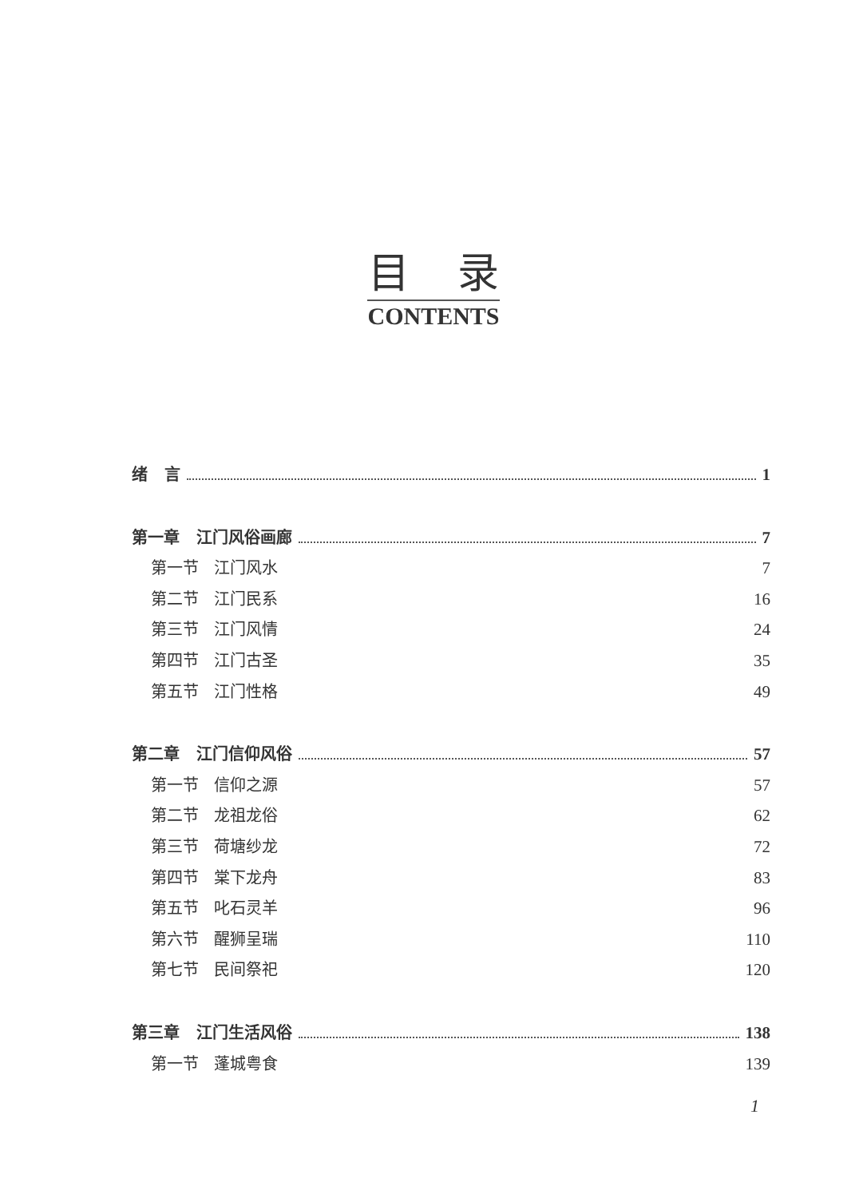目录
CONTENTS
绪 言 1
第一章 江门风俗画廊 7
第一节 江门风水 7
第二节 江门民系 16
第三节 江门风情 24
第四节 江门古圣 35
第五节 江门性格 49
第二章 江门信仰风俗 57
第一节 信仰之源 57
第二节 龙祖龙俗 62
第三节 荷塘纱龙 72
第四节 棠下龙舟 83
第五节 叱石灵羊 96
第六节 醒狮呈瑞 110
第七节 民间祭祀 120
第三章 江门生活风俗 138
第一节 蓬城粤食 139
1